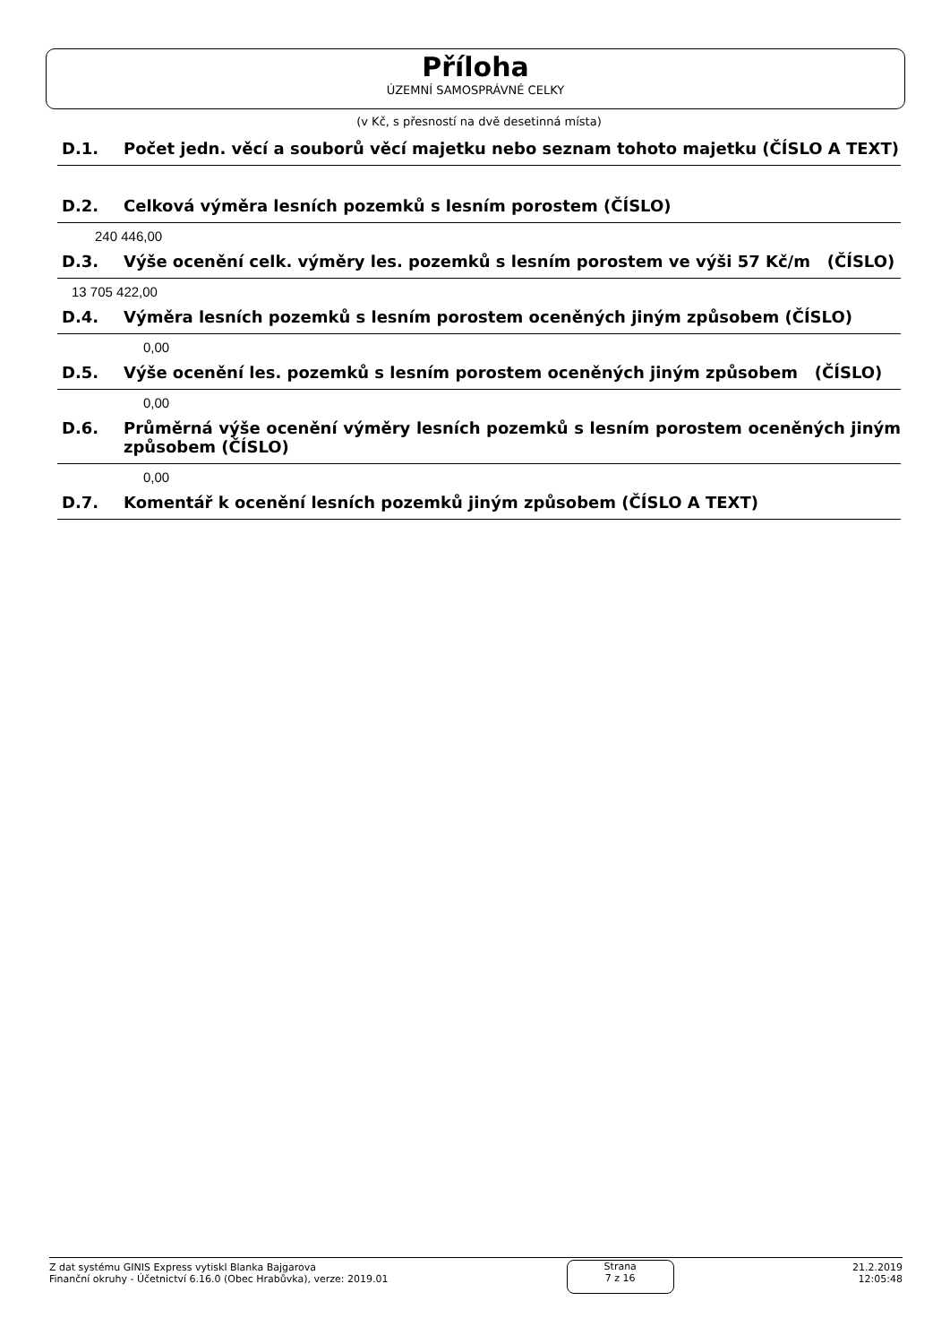Příloha
ÚZEMNÍ SAMOSPRÁVNÉ CELKY
(v Kč, s přesností na dvě desetinná místa)
D.1. Počet jedn. věcí a souborů věcí majetku nebo seznam tohoto majetku (ČÍSLO A TEXT)
D.2. Celková výměra lesních pozemků s lesním porostem (ČÍSLO)
240 446,00
D.3. Výše ocenění celk. výměry les. pozemků s lesním porostem ve výši 57 Kč/m (ČÍSLO)
13 705 422,00
D.4. Výměra lesních pozemků s lesním porostem oceněných jiným způsobem (ČÍSLO)
0,00
D.5. Výše ocenění les. pozemků s lesním porostem oceněných jiným způsobem (ČÍSLO)
0,00
D.6. Průměrná výše ocenění výměry lesních pozemků s lesním porostem oceněných jiným způsobem (ČÍSLO)
0,00
D.7. Komentář k ocenění lesních pozemků jiným způsobem (ČÍSLO A TEXT)
Z dat systému GINIS Express vytiskl Blanka Bajgarova
Finanční okruhy - Účetnictví 6.16.0 (Obec Hrabůvka), verze: 2019.01
Strana
7 z 16
21.2.2019
12:05:48